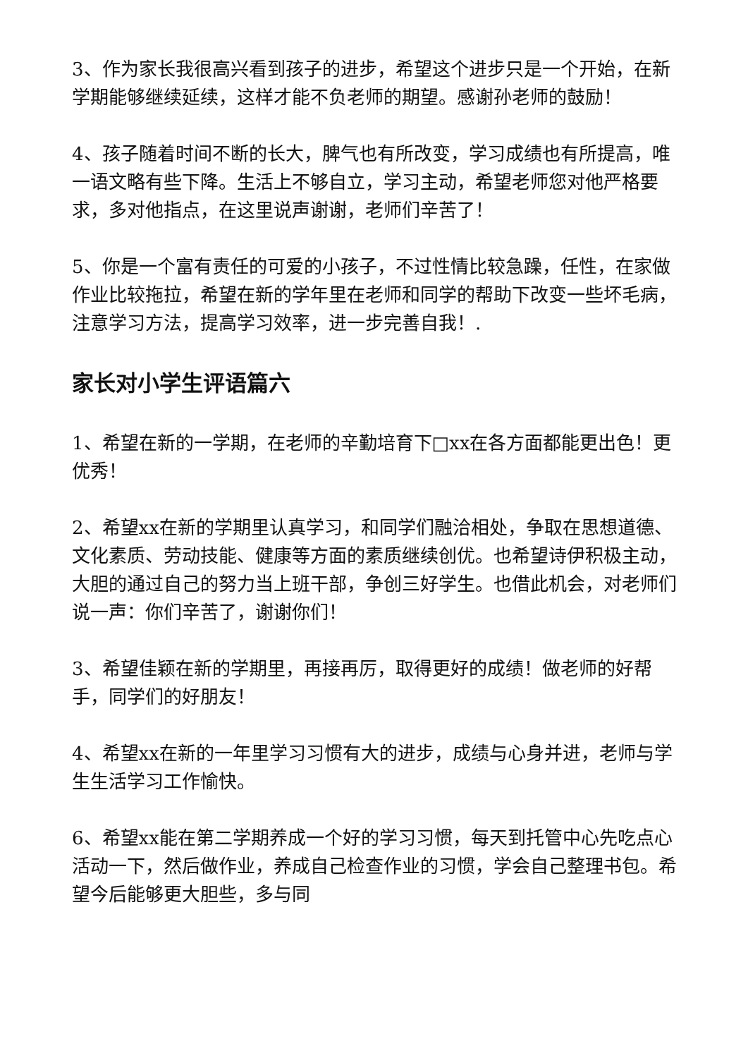3、作为家长我很高兴看到孩子的进步，希望这个进步只是一个开始，在新学期能够继续延续，这样才能不负老师的期望。感谢孙老师的鼓励！
4、孩子随着时间不断的长大，脾气也有所改变，学习成绩也有所提高，唯一语文略有些下降。生活上不够自立，学习主动，希望老师您对他严格要求，多对他指点，在这里说声谢谢，老师们辛苦了！
5、你是一个富有责任的可爱的小孩子，不过性情比较急躁，任性，在家做作业比较拖拉，希望在新的学年里在老师和同学的帮助下改变一些坏毛病，注意学习方法，提高学习效率，进一步完善自我！.
家长对小学生评语篇六
1、希望在新的一学期，在老师的辛勤培育下□xx在各方面都能更出色！更优秀！
2、希望xx在新的学期里认真学习，和同学们融洽相处，争取在思想道德、文化素质、劳动技能、健康等方面的素质继续创优。也希望诗伊积极主动，大胆的通过自己的努力当上班干部，争创三好学生。也借此机会，对老师们说一声：你们辛苦了，谢谢你们！
3、希望佳颖在新的学期里，再接再厉，取得更好的成绩！做老师的好帮手，同学们的好朋友！
4、希望xx在新的一年里学习习惯有大的进步，成绩与心身并进，老师与学生生活学习工作愉快。
6、希望xx能在第二学期养成一个好的学习习惯，每天到托管中心先吃点心活动一下，然后做作业，养成自己检查作业的习惯，学会自己整理书包。希望今后能够更大胆些，多与同